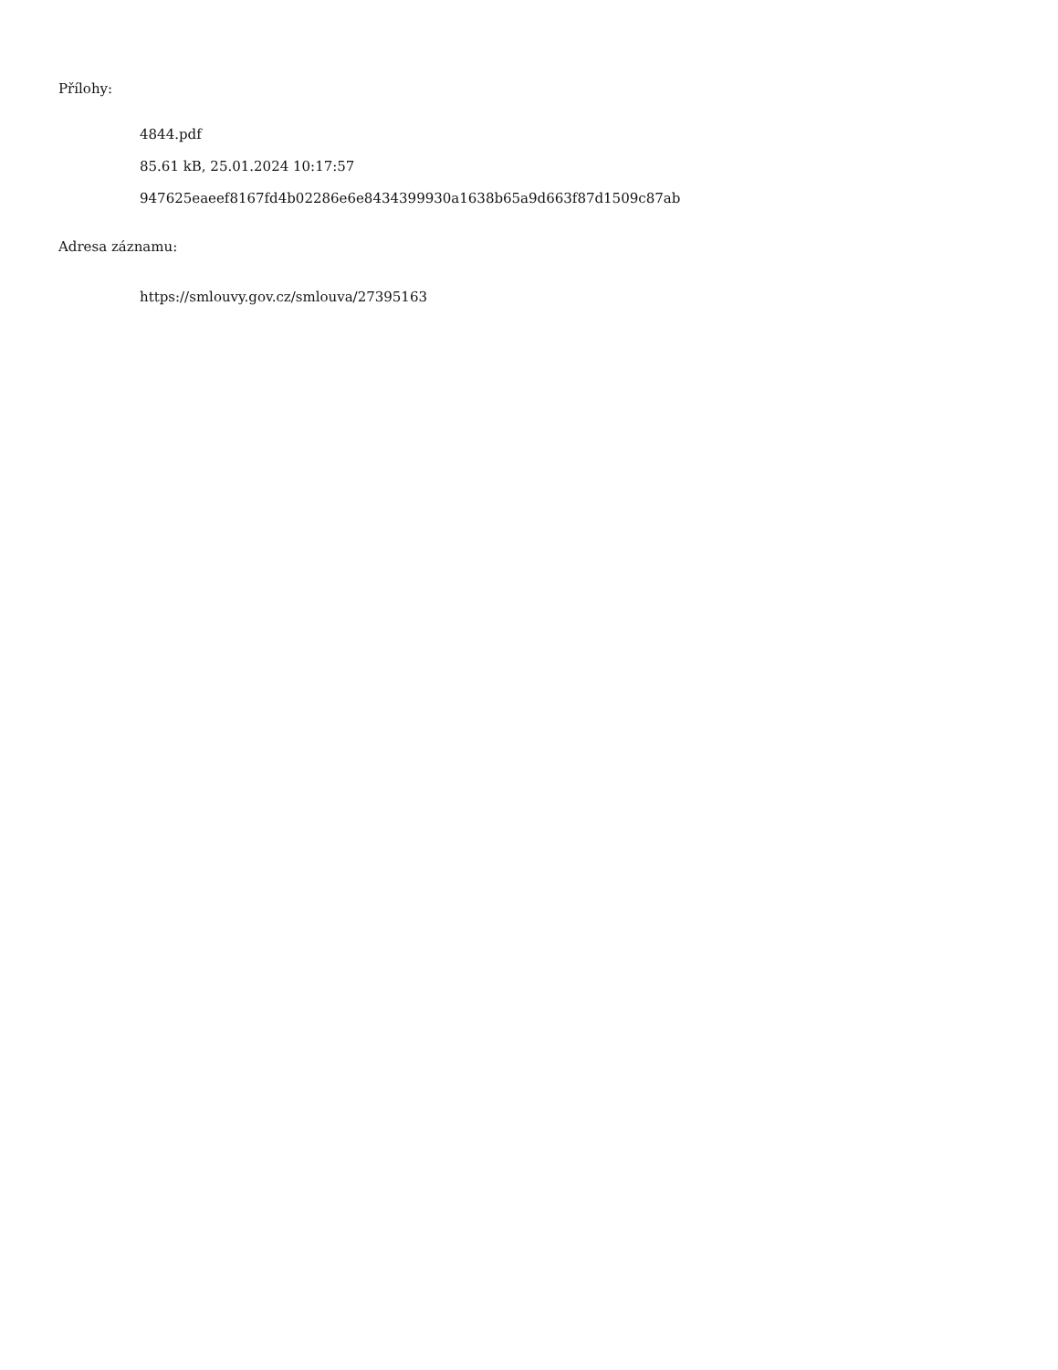Přílohy:
4844.pdf
85.61 kB, 25.01.2024 10:17:57
947625eaeef8167fd4b02286e6e8434399930a1638b65a9d663f87d1509c87ab
Adresa záznamu:
https://smlouvy.gov.cz/smlouva/27395163